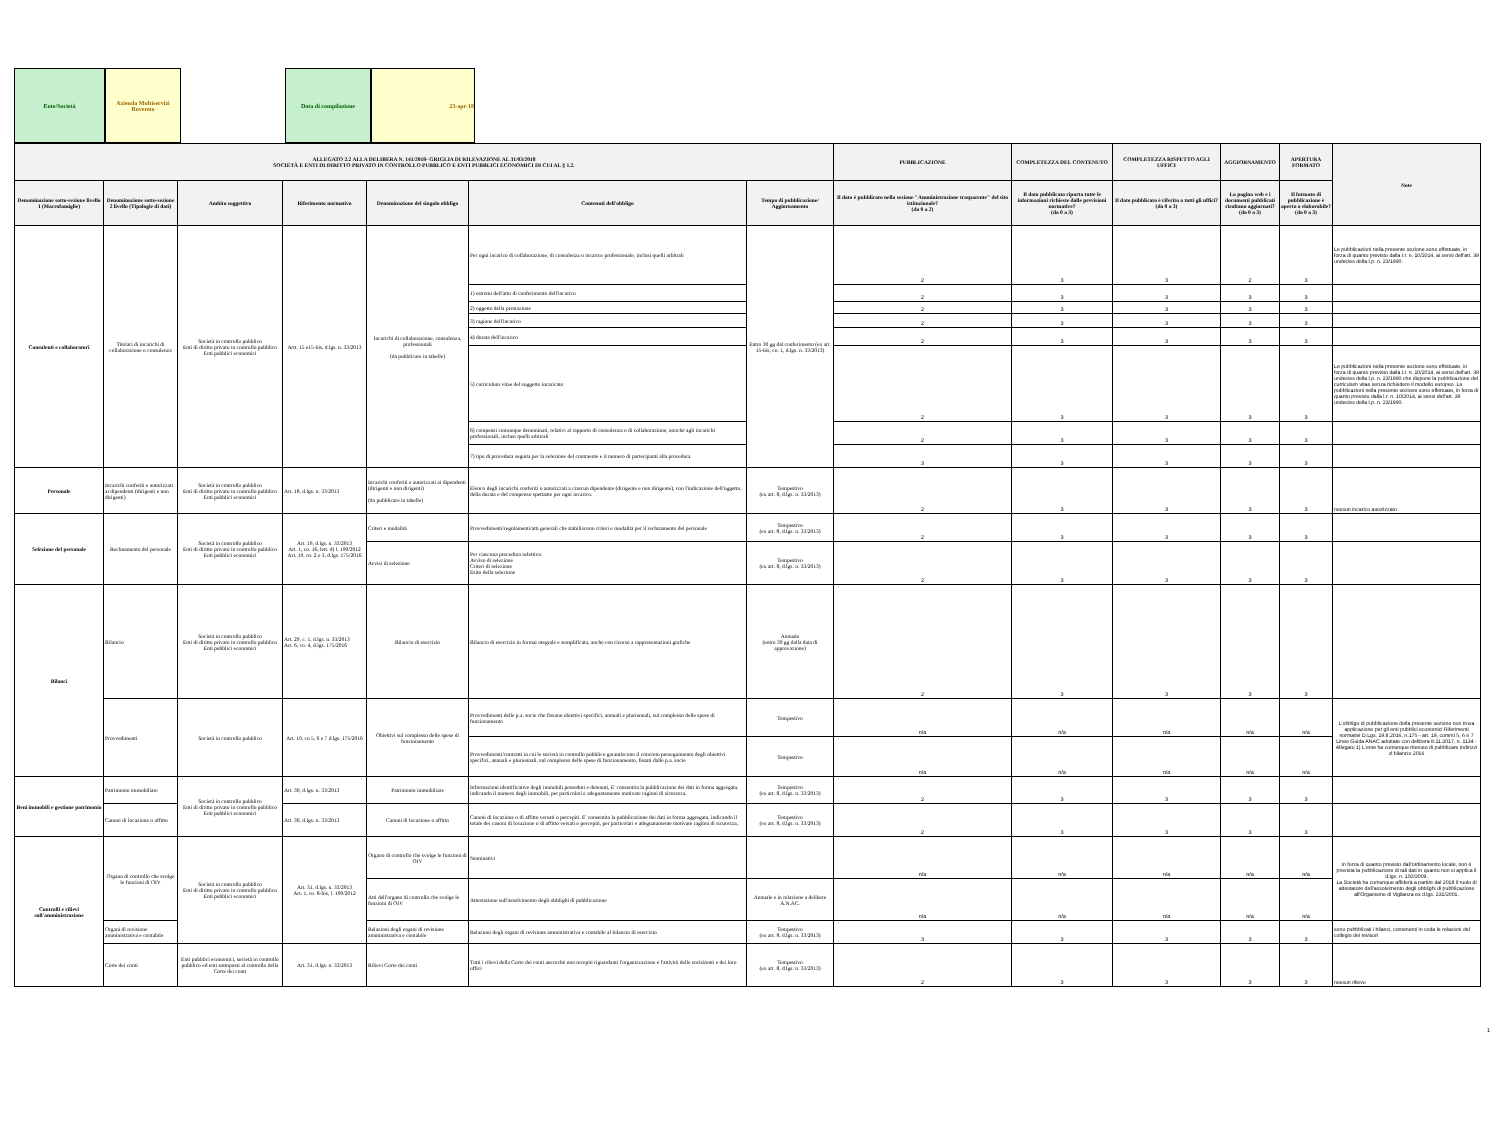Ente/Società Azienda Multiservizi Rovereto
Data di compilazione 23-apr-18
| ALLEGATO 2.2 ALLA DELIBERA N. 141/2018- GRIGLIA DI RILEVAZIONE AL 31/03/2018 SOCIETÀ E ENTI DI DIRITTO PRIVATO IN CONTROLLO PUBBLICO E ENTI PUBBLICI ECONOMICI DI CUI AL § 1.2. | | | | | | | PUBBLICAZIONE | COMPLETEZZA DEL CONTENUTO | COMPLETEZZA RISPETTO AGLI UFFICI | AGGIORNAMENTO | APERTURA FORMATO | Note |
| --- | --- | --- | --- | --- | --- | --- | --- | --- | --- | --- | --- | --- |
| Denominazione sotto-sezione livello 1 (Macrofamiglie) | Denominazione sotto-sezione 2 livello (Tipologie di dati) | Ambito soggettivo | Riferimento normativo | Denominazione del singolo obbligo | Contenuti dell'obbligo | Tempo di pubblicazione/ Aggiornamento | Il dato è pubblicato nella sezione "Amministrazione trasparente" del sito istituzionale? (da 0 a 2) | Il dato pubblicato riporta tutte le informazioni richieste dalle previsioni normative? (da 0 a 3) | Il dato pubblicato è riferito a tutti gli uffici? (da 0 a 3) | La pagina web e i documenti pubblicati risultano aggiornati? (da 0 a 3) | Il formato di pubblicazione è aperto o elaborabile? (da 0 a 3) | |
| Consulenti e collaboratori | Titolari di incarichi di collaborazione o consulenza | Società in controllo pubblico Enti di diritto privato in controllo pubblico Enti pubblici economici | Artt. 15 e15-bis, d.lgs. n. 33/2013 | Incarichi di collaborazione, consulenza, professionali (da pubblicare in tabelle) | Per ogni incarico di collaborazione, di consulenza o incarico professionale, inclusi quelli arbitrali | Entro 30 gg dal conferimento (ex art. 15-bis, co. 1, d.lgs. n. 33/2013) | 2 | 3 | 3 | 2 | 3 | Le pubblicazioni nella presente sezione sono effettuate, in forza di quanto previsto dalla l.r. n. 10/2014, ai sensi dell'art. 39 undecies della l.p. n. 23/1990. |
| | | | | | 1) estremi dell'atto di conferimento dell'incarico | | 2 | 3 | 3 | 3 | 3 | |
| | | | | | 2) oggetto della prestazione | | 2 | 3 | 3 | 3 | 3 | |
| | | | | | 3) ragione dell'incarico | | 2 | 3 | 3 | 3 | 3 | |
| | | | | | 4) durata dell'incarico | | 2 | 3 | 3 | 3 | 3 | |
| | | | | | 5) curriculum vitae del soggetto incaricato | | 2 | 3 | 3 | 3 | 3 | Le pubblicazioni nella presente sezione sono effettuate, in forza di quanto previsto dalla l.r. n. 10/2014, ai sensi dell'art. 39 undecies della l.p. n. 23/1990 che dispone la pubblicazione del curriculum vitae senza richiedere il modello europeo .Le pubblicazioni nella presente sezione sono effettuate, in forza di quanto previsto dalla l.r. n. 10/2014, ai sensi dell'art. 39 undecies della l.p. n. 23/1990. |
| | | | | | 6) compensi comunque denominati, relativi al rapporto di consulenza o di collaborazione, nonché agli incarichi professionali, inclusi quelli arbitrali | | 2 | 3 | 3 | 3 | 3 | |
| | | | | | 7) tipo di procedura seguita per la selezione del contraente e il numero di partecipanti alla procedura | | 3 | 3 | 3 | 3 | 3 | |
| Personale | Incarichi conferiti e autorizzati ai dipendenti (dirigenti e non dirigenti) | Società in controllo pubblico Enti di diritto privato in controllo pubblico Enti pubblici economici | Art. 18, d.lgs. n. 33/2013 | Incarichi conferiti e autorizzati ai dipendenti (dirigenti e non dirigenti) (da pubblicare in tabelle) | Elenco degli incarichi conferiti o autorizzati a ciascun dipendente (dirigente e non dirigente), con l'indicazione dell'oggetto, della durata e del compenso spettante per ogni incarico. | Tempestivo (ex art. 8, d.lgs. n. 33/2013) | 2 | 3 | 3 | 3 | 3 | nessun incarico autorizzato |
| Selezione del personale | Reclutamento del personale | Società in controllo pubblico Enti di diritto privato in controllo pubblico Enti pubblici economici | Art. 19, d.lgs. n. 33/2013 Art. 1, co. 16, lett. d) l. 190/2012 Art. 19, co. 2 e 3, d.lgs. 175/2016 | Criteri e modalità | Provvedimenti/regolamenti/atti generali che stabiliscono criteri e modalità per il reclutamento del personale | Tempestivo (ex art. 8, d.lgs. n. 33/2013) | 2 | 3 | 3 | 3 | 3 | |
| | | | | Avvisi di selezione | Per ciascuna procedura selettiva: Avviso di selezione Criteri di selezione Esito della selezione | Tempestivo (ex art. 8, d.lgs. n. 33/2013) | 2 | 3 | 3 | 3 | 3 | |
| Bilanci | Bilancio | Società in controllo pubblico Enti di diritto privato in controllo pubblico Enti pubblici economici | Art. 29, c. 1, d.lgs. n. 33/2013 Art. 6, co. 4, d.lgs. 175/2016 | Bilancio di esercizio | Bilancio di esercizio in formai ntegrale e semplificata, anche con ricorso a rappresentazioni grafiche | Annuale (entro 30 gg dalla data di approvazione) | 2 | 3 | 3 | 3 | 3 | |
| | Provvedimenti | Società in controllo pubblico | Art. 19, co 5, 6 e 7 d.lgs. 175/2016 | Obiettivi sul complesso delle spese di funzionamento | Provvedimenti delle p.a. socie che fissano obiettivi specifici, annuali e pluriennali, sul complesso delle spese di funzionamento | Tempestivo | n/a | n/a | n/a | n/a | n/a | L'obbligo di pubblicazione della presente sezione non trova applicazione per gli enti pubblici economici Riferimenti normativi D.Lgs. 19.8.2016, n.175 - art. 19, commi 5, 6 e 7 Linee Guida ANAC adottate con delibera 8.11.2017, n. 1134 - Allegato 1) L'ente ha comunque ritenuto di pubblicare indirizzi zl bilancio 2016 |
| | | | | | Provvedimenti/contratti in cui le società in controllo pubblico garantiscono il concreto perseguimento degli obiettivi specifici, annuali e pluriennali, sul complesso delle spese di funzionamento, fissati dalle p.a. socie | Tempestivo | n/a | n/a | n/a | n/a | n/a | |
| Beni immobili e gestione patrimonio | Patrimonio immobiliare | Società in controllo pubblico Enti di diritto privato in controllo pubblico Enti pubblici economici | Art. 30, d.lgs. n. 33/2013 | Patrimonio immobiliare | Informazioni identificative degli immobili posseduti e detenuti, E' consentita la pubblicazione dei dati in forma aggregata, indicando il numero degli immobili, per particolari e adeguatamente motivate ragioni di sicurezza, | Tempestivo (ex art. 8, d.lgs. n. 33/2013) | 2 | 3 | 3 | 3 | 3 | |
| | Canoni di locazione o affitto | | Art. 30, d.lgs. n. 33/2013 | Canoni di locazione o affitto | Canoni di locazione o di affitto versati o percepiti. E' consentita la pubblicazione dei dati in forma aggregata, indicando il totale dei canoni di locazione o di affitto versati o percepiti, per particolari e adeguatamente motivate ragioni di sicurezza, | Tempestivo (ex art. 8, d.lgs. n. 33/2013) | 2 | 3 | 3 | 3 | 3 | |
| Controlli e rilievi sull'amministrazione | Organo di controllo che svolge le funzioni di OIV | Società in controllo pubblico Enti di diritto privato in controllo pubblico Enti pubblici economici | Art. 31, d.lgs. n. 33/2013 Art. 1, co. 8-bis, l. 190/2012 | Organo di controllo che svolge le funzioni di OIV | Nominativi | | n/a | n/a | n/a | n/a | n/a | In forza di quanto previsto dall'ordinamento locale, non è prevista la pubblicazione di tali dati in quanto non si applica il d.lgs. n. 150/2009. La Società ha comunque affiderà a partire dal 2018 il ruolo di attestatore dell'assolvimento degli obblighi di pubblicazione all'Organismo di Vigilanza ex d.lgs. 231/2001. |
| | | | | Atti dell'organo di controllo che svolge le funzioni di OIV | Attestazione sull'assolvimento degli obblighi di pubblicazione | Annuale e in relazione a delibere A.N.AC. | n/a | n/a | n/a | n/a | n/a | |
| | Organi di revisione amministrativa e contabile | | | Relazioni degli organi di revisione amministrativa e contabile | Relazioni degli organi di revisione amministrativa e contabile al bilancio di esercizio | Tempestivo (ex art. 8, d.lgs. n. 33/2013) | 3 | 3 | 3 | 3 | 3 | sono pubbblicati i bilanci, contenenti in coda le relazioni del collegio dei revisori |
| | Corte dei conti | Enti pubblici economici, società in controllo pubblico ed enti sottoposti al controllo della Corte dei conti | Art. 31, d.lgs. n. 33/2013 | Rilievi Corte dei conti | Tutti i rilievi della Corte dei conti ancorchè non recepiti riguardanti l'organizzazione e l'attività delle socità/enti e dei loro uffici | Tempestivo (ex art. 8, d.lgs. n. 33/2013) | 2 | 3 | 3 | 3 | 3 | nessun rilievo |
1